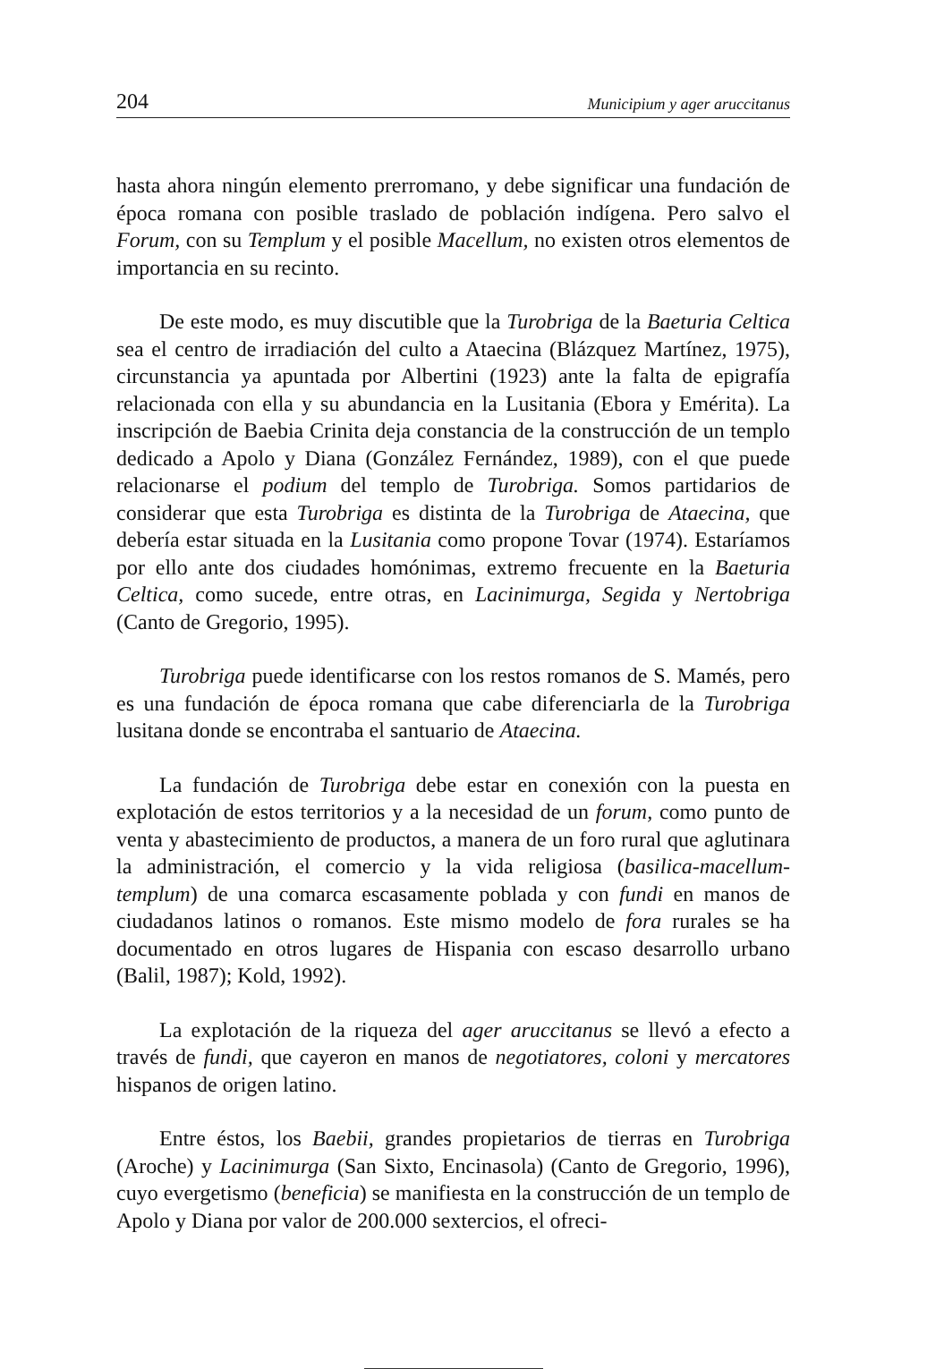204 Municipium y ager aruccitanus
hasta ahora ningún elemento prerromano, y debe significar una fundación de época romana con posible traslado de población indígena. Pero salvo el Forum, con su Templum y el posible Macellum, no existen otros elementos de importancia en su recinto.
De este modo, es muy discutible que la Turobriga de la Baeturia Celtica sea el centro de irradiación del culto a Ataecina (Blázquez Martínez, 1975), circunstancia ya apuntada por Albertini (1923) ante la falta de epigrafía relacionada con ella y su abundancia en la Lusitania (Ebora y Emérita). La inscripción de Baebia Crinita deja constancia de la construcción de un templo dedicado a Apolo y Diana (González Fernández, 1989), con el que puede relacionarse el podium del templo de Turobriga. Somos partidarios de considerar que esta Turobriga es distinta de la Turobriga de Ataecina, que debería estar situada en la Lusitania como propone Tovar (1974). Estaríamos por ello ante dos ciudades homónimas, extremo frecuente en la Baeturia Celtica, como sucede, entre otras, en Lacinimurga, Segida y Nertobriga (Canto de Gregorio, 1995).
Turobriga puede identificarse con los restos romanos de S. Mamés, pero es una fundación de época romana que cabe diferenciarla de la Turobriga lusitana donde se encontraba el santuario de Ataecina.
La fundación de Turobriga debe estar en conexión con la puesta en explotación de estos territorios y a la necesidad de un forum, como punto de venta y abastecimiento de productos, a manera de un foro rural que aglutinara la administración, el comercio y la vida religiosa (basilica-macellum-templum) de una comarca escasamente poblada y con fundi en manos de ciudadanos latinos o romanos. Este mismo modelo de fora rurales se ha documentado en otros lugares de Hispania con escaso desarrollo urbano (Balil, 1987); Kold, 1992).
La explotación de la riqueza del ager aruccitanus se llevó a efecto a través de fundi, que cayeron en manos de negotiatores, coloni y mercatores hispanos de origen latino.
Entre éstos, los Baebii, grandes propietarios de tierras en Turobriga (Aroche) y Lacinimurga (San Sixto, Encinasola) (Canto de Gregorio, 1996), cuyo evergetismo (beneficia) se manifiesta en la construcción de un templo de Apolo y Diana por valor de 200.000 sextercios, el ofreci-